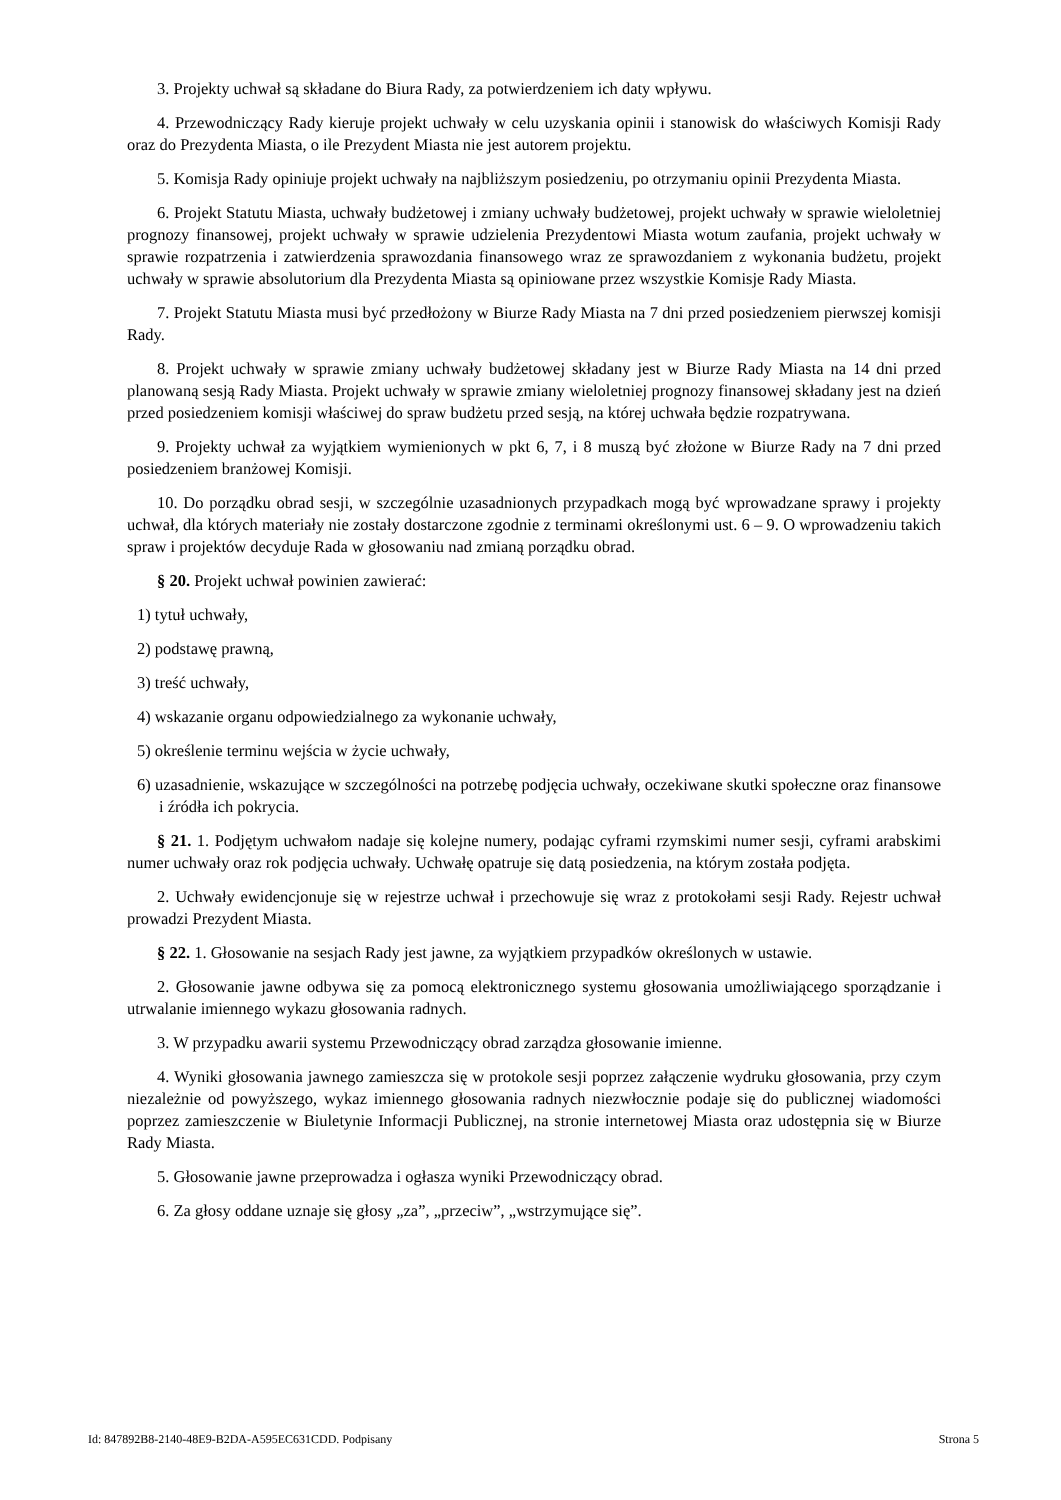3. Projekty uchwał są składane do Biura Rady, za potwierdzeniem ich daty wpływu.
4. Przewodniczący Rady kieruje projekt uchwały w celu uzyskania opinii i stanowisk do właściwych Komisji Rady oraz do Prezydenta Miasta, o ile Prezydent Miasta nie jest autorem projektu.
5. Komisja Rady opiniuje projekt uchwały na najbliższym posiedzeniu, po otrzymaniu opinii Prezydenta Miasta.
6. Projekt Statutu Miasta, uchwały budżetowej i zmiany uchwały budżetowej, projekt uchwały w sprawie wieloletniej prognozy finansowej, projekt uchwały w sprawie udzielenia Prezydentowi Miasta wotum zaufania, projekt uchwały w sprawie rozpatrzenia i zatwierdzenia sprawozdania finansowego wraz ze sprawozdaniem z wykonania budżetu, projekt uchwały w sprawie absolutorium dla Prezydenta Miasta są opiniowane przez wszystkie Komisje Rady Miasta.
7. Projekt Statutu Miasta musi być przedłożony w Biurze Rady Miasta na 7 dni przed posiedzeniem pierwszej komisji Rady.
8. Projekt uchwały w sprawie zmiany uchwały budżetowej składany jest w Biurze Rady Miasta na 14 dni przed planowaną sesją Rady Miasta. Projekt uchwały w sprawie zmiany wieloletniej prognozy finansowej składany jest na dzień przed posiedzeniem komisji właściwej do spraw budżetu przed sesją, na której uchwała będzie rozpatrywana.
9. Projekty uchwał za wyjątkiem wymienionych w pkt 6, 7, i 8 muszą być złożone w Biurze Rady na 7 dni przed posiedzeniem branżowej Komisji.
10. Do porządku obrad sesji, w szczególnie uzasadnionych przypadkach mogą być wprowadzane sprawy i projekty uchwał, dla których materiały nie zostały dostarczone zgodnie z terminami określonymi ust. 6 – 9. O wprowadzeniu takich spraw i projektów decyduje Rada w głosowaniu nad zmianą porządku obrad.
§ 20. Projekt uchwał powinien zawierać:
1) tytuł uchwały,
2) podstawę prawną,
3) treść uchwały,
4) wskazanie organu odpowiedzialnego za wykonanie uchwały,
5) określenie terminu wejścia w życie uchwały,
6) uzasadnienie, wskazujące w szczególności na potrzebę podjęcia uchwały, oczekiwane skutki społeczne oraz finansowe i źródła ich pokrycia.
§ 21. 1. Podjętym uchwałom nadaje się kolejne numery, podając cyframi rzymskimi numer sesji, cyframi arabskimi numer uchwały oraz rok podjęcia uchwały. Uchwałę opatruje się datą posiedzenia, na którym została podjęta.
2. Uchwały ewidencjonuje się w rejestrze uchwał i przechowuje się wraz z protokołami sesji Rady. Rejestr uchwał prowadzi Prezydent Miasta.
§ 22. 1. Głosowanie na sesjach Rady jest jawne, za wyjątkiem przypadków określonych w ustawie.
2. Głosowanie jawne odbywa się za pomocą elektronicznego systemu głosowania umożliwiającego sporządzanie i utrwalanie imiennego wykazu głosowania radnych.
3. W przypadku awarii systemu Przewodniczący obrad zarządza głosowanie imienne.
4. Wyniki głosowania jawnego zamieszcza się w protokole sesji poprzez załączenie wydruku głosowania, przy czym niezależnie od powyższego, wykaz imiennego głosowania radnych niezwłocznie podaje się do publicznej wiadomości poprzez zamieszczenie w Biuletynie Informacji Publicznej, na stronie internetowej Miasta oraz udostępnia się w Biurze Rady Miasta.
5. Głosowanie jawne przeprowadza i ogłasza wyniki Przewodniczący obrad.
6. Za głosy oddane uznaje się głosy „za”, „przeciw”, „wstrzymujące się”.
Id: 847892B8-2140-48E9-B2DA-A595EC631CDD. Podpisany Strona 5